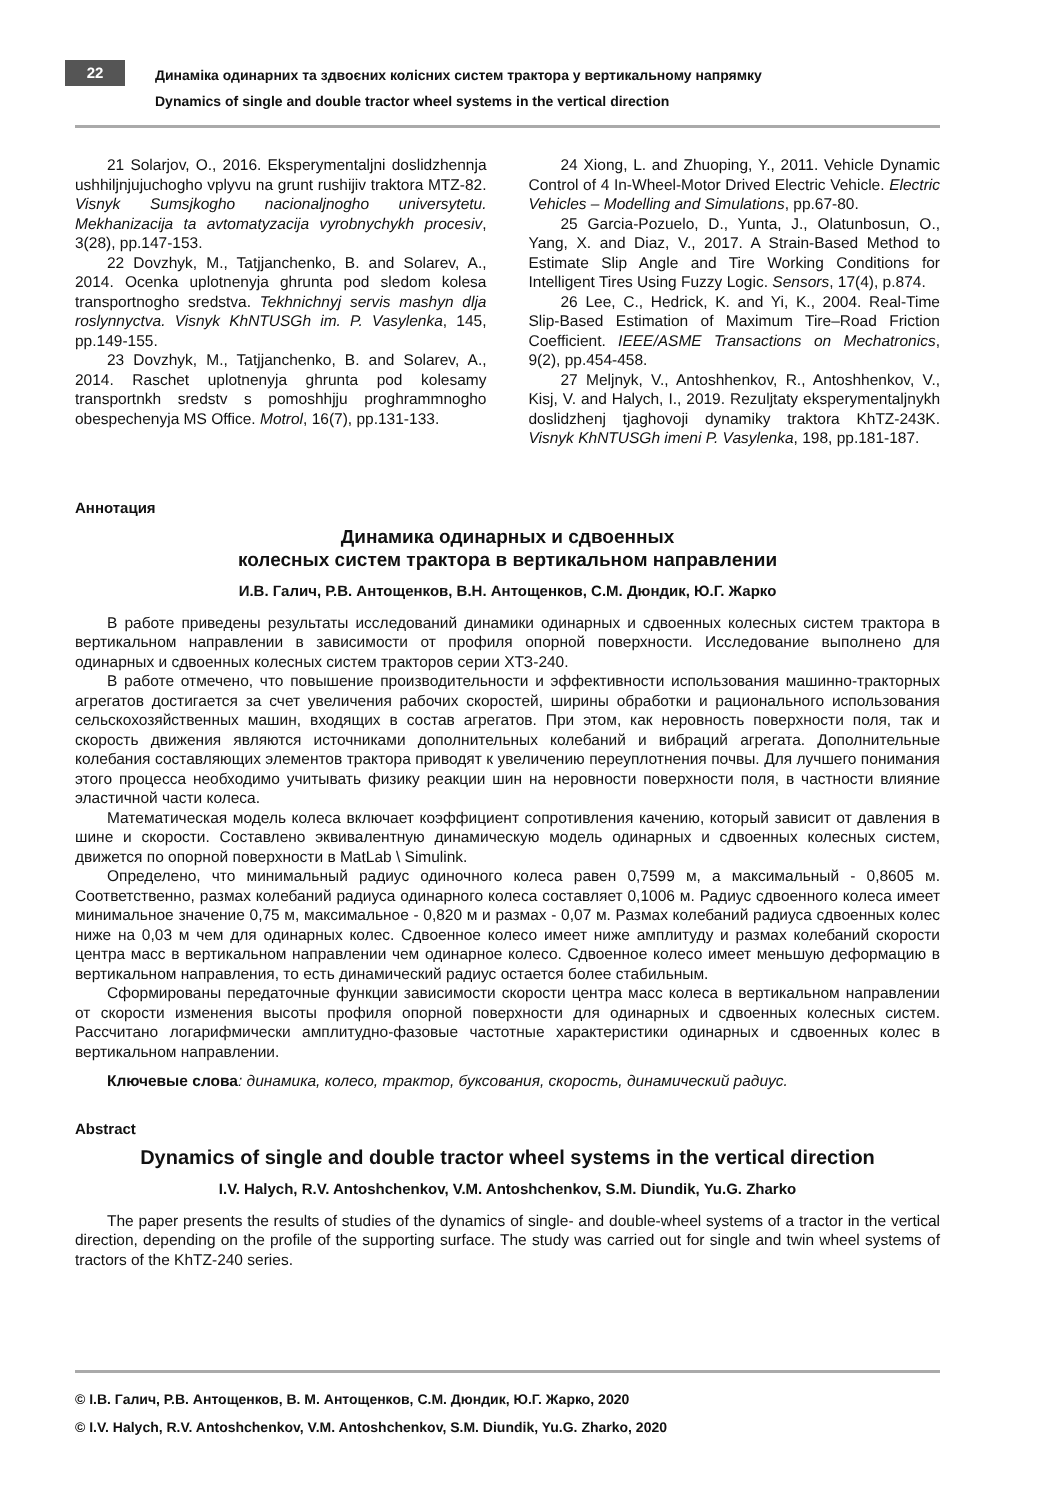22
Динаміка одинарних та здвоєних колісних систем трактора у вертикальному напрямку
Dynamics of single and double tractor wheel systems in the vertical direction
21 Solarjov, O., 2016. Eksperymentaljni doslidzhennja ushhiljnjujuchogho vplyvu na grunt rushijiv traktora MTZ-82. Visnyk Sumsjkogho nacionaljnogho universytetu. Mekhanizacija ta avtomatyzacija vyrobnychykh procesiv, 3(28), pp.147-153.
22 Dovzhyk, M., Tatjjanchenko, B. and Solarev, A., 2014. Ocenka uplotnenyja ghrunta pod sledom kolesa transportnogho sredstva. Tekhnichnyj servis mashyn dlja roslynnyctva. Visnyk KhNTUSGh im. P. Vasylenka, 145, pp.149-155.
23 Dovzhyk, M., Tatjjanchenko, B. and Solarev, A., 2014. Raschet uplotnenyja ghrunta pod kolesamy transportnkh sredstv s pomoshhjju proghrammnogho obespechenyja MS Office. Motrol, 16(7), pp.131-133.
24 Xiong, L. and Zhuoping, Y., 2011. Vehicle Dynamic Control of 4 In-Wheel-Motor Drived Electric Vehicle. Electric Vehicles – Modelling and Simulations, pp.67-80.
25 Garcia-Pozuelo, D., Yunta, J., Olatunbosun, O., Yang, X. and Diaz, V., 2017. A Strain-Based Method to Estimate Slip Angle and Tire Working Conditions for Intelligent Tires Using Fuzzy Logic. Sensors, 17(4), p.874.
26 Lee, C., Hedrick, K. and Yi, K., 2004. Real-Time Slip-Based Estimation of Maximum Tire–Road Friction Coefficient. IEEE/ASME Transactions on Mechatronics, 9(2), pp.454-458.
27 Meljnyk, V., Antoshhenkov, R., Antoshhenkov, V., Kisj, V. and Halych, I., 2019. Rezuljtaty eksperymentaljnykh doslidzhenj tjaghovoji dynamiky traktora KhTZ-243K. Visnyk KhNTUSGh imeni P. Vasylenka, 198, pp.181-187.
Аннотация
Динамика одинарных и сдвоенных
колесных систем трактора в вертикальном направлении
И.В. Галич, Р.В. Антощенков, В.Н. Антощенков, С.М. Дюндик, Ю.Г. Жарко
В работе приведены результаты исследований динамики одинарных и сдвоенных колесных систем трактора в вертикальном направлении в зависимости от профиля опорной поверхности. Исследование выполнено для одинарных и сдвоенных колесных систем тракторов серии ХТЗ-240.
В работе отмечено, что повышение производительности и эффективности использования машинно-тракторных агрегатов достигается за счет увеличения рабочих скоростей, ширины обработки и рационального использования сельскохозяйственных машин, входящих в состав агрегатов. При этом, как неровность поверхности поля, так и скорость движения являются источниками дополнительных колебаний и вибраций агрегата. Дополнительные колебания составляющих элементов трактора приводят к увеличению переуплотнения почвы. Для лучшего понимания этого процесса необходимо учитывать физику реакции шин на неровности поверхности поля, в частности влияние эластичной части колеса.
Математическая модель колеса включает коэффициент сопротивления качению, который зависит от давления в шине и скорости. Составлено эквивалентную динамическую модель одинарных и сдвоенных колесных систем, движется по опорной поверхности в MatLab \ Simulink.
Определено, что минимальный радиус одиночного колеса равен 0,7599 м, а максимальный - 0,8605 м. Соответственно, размах колебаний радиуса одинарного колеса составляет 0,1006 м. Радиус сдвоенного колеса имеет минимальное значение 0,75 м, максимальное - 0,820 м и размах - 0,07 м. Размах колебаний радиуса сдвоенных колес ниже на 0,03 м чем для одинарных колес. Сдвоенное колесо имеет ниже амплитуду и размах колебаний скорости центра масс в вертикальном направлении чем одинарное колесо. Сдвоенное колесо имеет меньшую деформацию в вертикальном направления, то есть динамический радиус остается более стабильным.
Сформированы передаточные функции зависимости скорости центра масс колеса в вертикальном направлении от скорости изменения высоты профиля опорной поверхности для одинарных и сдвоенных колесных систем. Рассчитано логарифмически амплитудно-фазовые частотные характеристики одинарных и сдвоенных колес в вертикальном направлении.
Ключевые слова: динамика, колесо, трактор, буксования, скорость, динамический радиус.
Abstract
Dynamics of single and double tractor wheel systems in the vertical direction
I.V. Halych, R.V. Antoshchenkov, V.M. Antoshchenkov, S.M. Diundik, Yu.G. Zharko
The paper presents the results of studies of the dynamics of single- and double-wheel systems of a tractor in the vertical direction, depending on the profile of the supporting surface. The study was carried out for single and twin wheel systems of tractors of the KhTZ-240 series.
© І.В. Галич, Р.В. Антощенков, В. М. Антощенков, С.М. Дюндик, Ю.Г. Жарко, 2020
© I.V. Halych, R.V. Antoshchenkov, V.M. Antoshchenkov, S.M. Diundik, Yu.G. Zharko, 2020